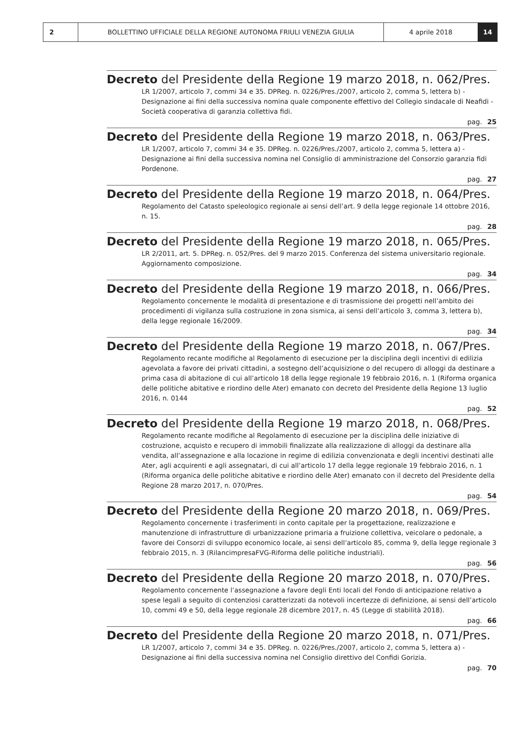2 BOLLETTINO UFFICIALE DELLA REGIONE AUTONOMA FRIULI VENEZIA GIULIA
4 aprile 2018 14
Decreto del Presidente della Regione 19 marzo 2018, n. 062/Pres.
LR 1/2007, articolo 7, commi 34 e 35. DPReg. n. 0226/Pres./2007, articolo 2, comma 5, lettera b) - Designazione ai fini della successiva nomina quale componente effettivo del Collegio sindacale di Neafidi - Società cooperativa di garanzia collettiva fidi.
pag. 25
Decreto del Presidente della Regione 19 marzo 2018, n. 063/Pres.
LR 1/2007, articolo 7, commi 34 e 35. DPReg. n. 0226/Pres./2007, articolo 2, comma 5, lettera a) - Designazione ai fini della successiva nomina nel Consiglio di amministrazione del Consorzio garanzia fidi Pordenone.
pag. 27
Decreto del Presidente della Regione 19 marzo 2018, n. 064/Pres.
Regolamento del Catasto speleologico regionale ai sensi dell’art. 9 della legge regionale 14 ottobre 2016, n. 15.
pag. 28
Decreto del Presidente della Regione 19 marzo 2018, n. 065/Pres.
LR 2/2011, art. 5. DPReg. n. 052/Pres. del 9 marzo 2015. Conferenza del sistema universitario regionale. Aggiornamento composizione.
pag. 34
Decreto del Presidente della Regione 19 marzo 2018, n. 066/Pres.
Regolamento concernente le modalità di presentazione e di trasmissione dei progetti nell’ambito dei procedimenti di vigilanza sulla costruzione in zona sismica, ai sensi dell’articolo 3, comma 3, lettera b), della legge regionale 16/2009.
pag. 34
Decreto del Presidente della Regione 19 marzo 2018, n. 067/Pres.
Regolamento recante modifiche al Regolamento di esecuzione per la disciplina degli incentivi di edilizia agevolata a favore dei privati cittadini, a sostegno dell’acquisizione o del recupero di alloggi da destinare a prima casa di abitazione di cui all’articolo 18 della legge regionale 19 febbraio 2016, n. 1 (Riforma organica delle politiche abitative e riordino delle Ater) emanato con decreto del Presidente della Regione 13 luglio 2016, n. 0144
pag. 52
Decreto del Presidente della Regione 19 marzo 2018, n. 068/Pres.
Regolamento recante modifiche al Regolamento di esecuzione per la disciplina delle iniziative di costruzione, acquisto e recupero di immobili finalizzate alla realizzazione di alloggi da destinare alla vendita, all’assegnazione e alla locazione in regime di edilizia convenzionata e degli incentivi destinati alle Ater, agli acquirenti e agli assegnatari, di cui all’articolo 17 della legge regionale 19 febbraio 2016, n. 1 (Riforma organica delle politiche abitative e riordino delle Ater) emanato con il decreto del Presidente della Regione 28 marzo 2017, n. 070/Pres.
pag. 54
Decreto del Presidente della Regione 20 marzo 2018, n. 069/Pres.
Regolamento concernente i trasferimenti in conto capitale per la progettazione, realizzazione e manutenzione di infrastrutture di urbanizzazione primaria a fruizione collettiva, veicolare o pedonale, a favore dei Consorzi di sviluppo economico locale, ai sensi dell’articolo 85, comma 9, della legge regionale 3 febbraio 2015, n. 3 (RilancimpresaFVG-Riforma delle politiche industriali).
pag. 56
Decreto del Presidente della Regione 20 marzo 2018, n. 070/Pres.
Regolamento concernente l’assegnazione a favore degli Enti locali del Fondo di anticipazione relativo a spese legali a seguito di contenziosi caratterizzati da notevoli incertezze di definizione, ai sensi dell’articolo 10, commi 49 e 50, della legge regionale 28 dicembre 2017, n. 45 (Legge di stabilità 2018).
pag. 66
Decreto del Presidente della Regione 20 marzo 2018, n. 071/Pres.
LR 1/2007, articolo 7, commi 34 e 35. DPReg. n. 0226/Pres./2007, articolo 2, comma 5, lettera a) - Designazione ai fini della successiva nomina nel Consiglio direttivo del Confidi Gorizia.
pag. 70